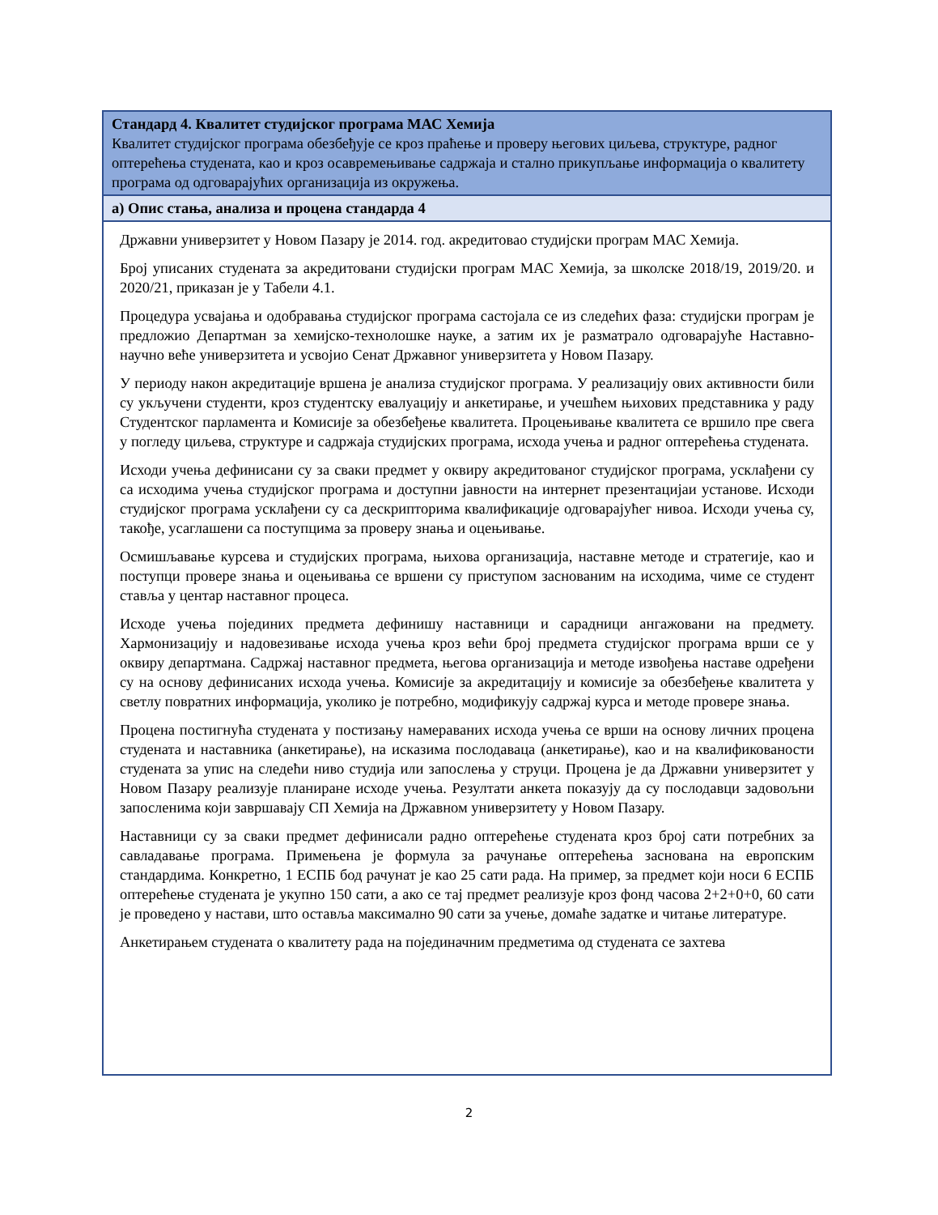Стандард 4. Квалитет студијског програма МАС Хемија
Квалитет студијског програма обезбеђује се кроз праћење и проверу његових циљева, структуре, радног оптерећења студената, као и кроз осавремењивање садржаја и стално прикупљање информација о квалитету програма од одговарајућих организација из окружења.
а) Опис стања, анализа и процена стандарда 4
Државни универзитет у Новом Пазару је 2014. год. акредитовао студијски програм МАС Хемија.
Број уписаних студената за акредитовани студијски програм МАС Хемија, за школске 2018/19, 2019/20. и 2020/21, приказан је у Табели 4.1.
Процедура усвајања и одобравања студијског програма састојала се из следећих фаза: студијски програм је предложио Департман за хемијско-технолошке науке, а затим их је разматрало одговарајуће Наставно-научно веће универзитета и усвојио Сенат Државног универзитета у Новом Пазару.
У периоду након акредитације вршена је анализа студијског програма. У реализацију ових активности били су укључени студенти, кроз студентску евалуацију и анкетирање, и учешћем њихових представника у раду Студентског парламента и Комисије за обезбеђење квалитета. Процењивање квалитета се вршило пре свега у погледу циљева, структуре и садржаја студијских програма, исхода учења и радног оптерећења студената.
Исходи учења дефинисани су за сваки предмет у оквиру акредитованог студијског програма, усклађени су са исходима учења студијског програма и доступни јавности на интернет презентацијаи установе. Исходи студијског програма усклађени су са дескрипторима квалификације одговарајућег нивоа. Исходи учења су, такође, усаглашени са поступцима за проверу знања и оцењивање.
Осмишљавање курсева и студијских програма, њихова организација, наставне методе и стратегије, као и поступци провере знања и оцењивања се вршени су приступом заснованим на исходима, чиме се студент ставља у центар наставног процеса.
Исходе учења појединих предмета дефинишу наставници и сарадници ангажовани на предмету. Хармонизацију и надовезивање исхода учења кроз већи број предмета студијског програма врши се у оквиру департмана. Садржај наставног предмета, његова организација и методе извођења наставе одређени су на основу дефинисаних исхода учења. Комисије за акредитацију и комисије за обезбеђење квалитета у светлу повратних информација, уколико је потребно, модификују садржај курса и методе провере знања.
Процена постигнућа студената у постизању намераваних исхода учења се врши на основу личних процена студената и наставника (анкетирање), на исказима послодаваца (анкетирање), као и на квалификованости студената за упис на следећи ниво студија или запослења у струци. Процена је да Државни универзитет у Новом Пазару реализује планиране исходе учења. Резултати анкета показују да су послодавци задовољни запосленима који завршавају СП Хемија на Државном универзитету у Новом Пазару.
Наставници су за сваки предмет дефинисали радно оптерећење студената кроз број сати потребних за савладавање програма. Примењена је формула за рачунање оптерећења заснована на европским стандардима. Конкретно, 1 ЕСПБ бод рачунат је као 25 сати рада. На пример, за предмет који носи 6 ЕСПБ оптерећење студената је укупно 150 сати, а ако се тај предмет реализује кроз фонд часова 2+2+0+0, 60 сати је проведено у настави, што оставља максимално 90 сати за учење, домаће задатке и читање литературе.
Анкетирањем студената о квалитету рада на појединачним предметима од студената се захтева
2